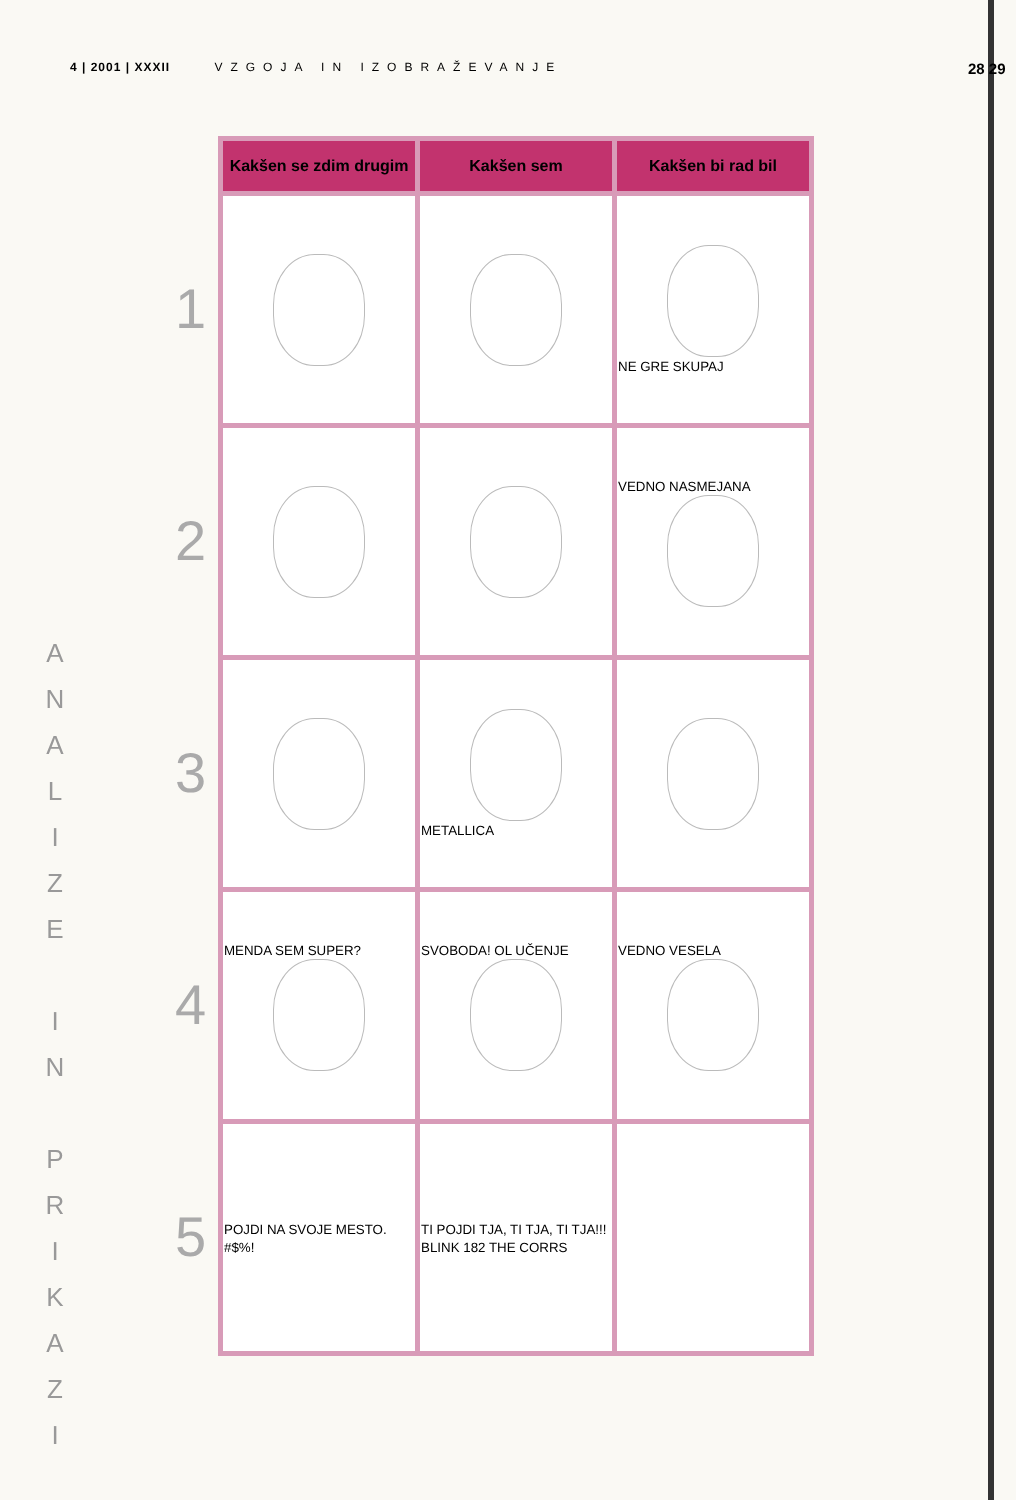4 | 2001 | XXXII VZGOJA IN IZOBRAŽEVANJE
28 29
A
N
A
L
I
Z
E
I
N
P
R
I
K
A
Z
I
| Kakšen se zdim drugim | Kakšen sem | Kakšen bi rad bil |
| --- | --- | --- |
| 1 | | NE GRE SKUPAJ |
| 2 | | VEDNO NASMEJANA |
| 3 | METALLICA | |
| 4 MENDA SEM SUPER? | SVOBODA! OL UČENJE | VEDNO VESELA |
| 5 POJDI NA SVOJE MESTO. #$%! | TI POJDI TJA, TI TJA, TI TJA!!! BLINK 182 THE CORRS | |